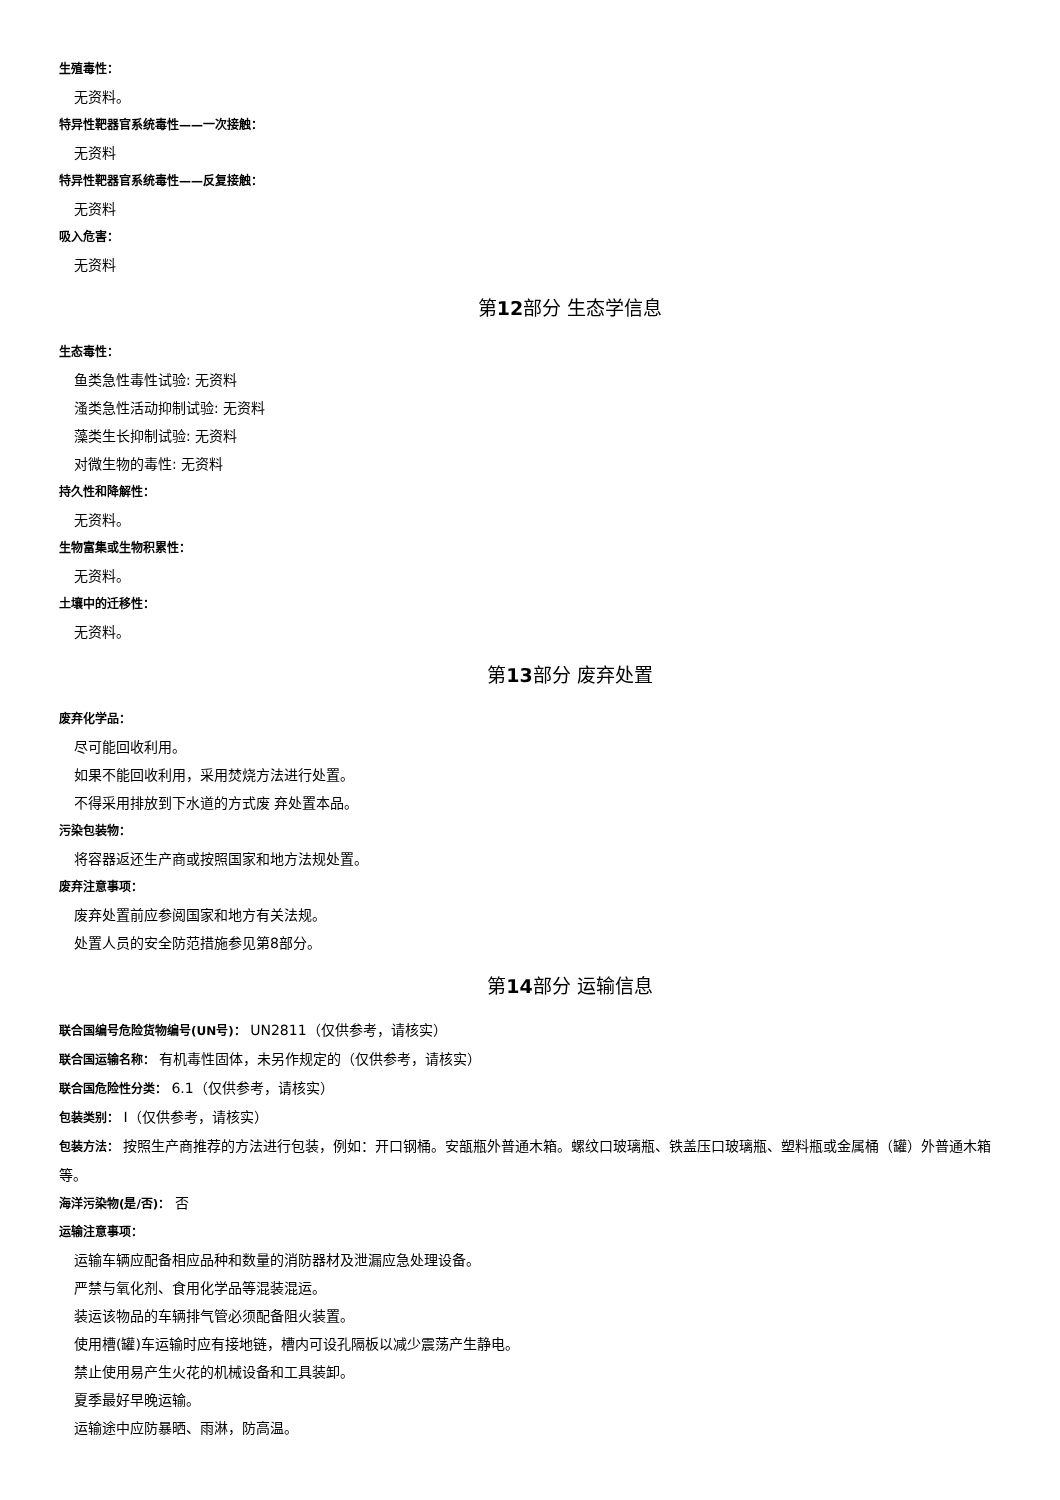生殖毒性：
无资料。
特异性靶器官系统毒性——一次接触：
无资料
特异性靶器官系统毒性——反复接触：
无资料
吸入危害：
无资料
第12部分 生态学信息
生态毒性：
鱼类急性毒性试验: 无资料
溞类急性活动抑制试验: 无资料
藻类生长抑制试验: 无资料
对微生物的毒性: 无资料
持久性和降解性：
无资料。
生物富集或生物积累性：
无资料。
土壤中的迁移性：
无资料。
第13部分 废弃处置
废弃化学品：
尽可能回收利用。
如果不能回收利用，采用焚烧方法进行处置。
不得采用排放到下水道的方式废 弃处置本品。
污染包装物：
将容器返还生产商或按照国家和地方法规处置。
废弃注意事项：
废弃处置前应参阅国家和地方有关法规。
处置人员的安全防范措施参见第8部分。
第14部分 运输信息
联合国编号危险货物编号(UN号)： UN2811（仅供参考，请核实）
联合国运输名称： 有机毒性固体，未另作规定的（仅供参考，请核实）
联合国危险性分类： 6.1（仅供参考，请核实）
包装类别： Ⅰ（仅供参考，请核实）
包装方法： 按照生产商推荐的方法进行包装，例如：开口钢桶。安瓿瓶外普通木箱。螺纹口玻璃瓶、铁盖压口玻璃瓶、塑料瓶或金属桶（罐）外普通木箱等。
海洋污染物(是/否)： 否
运输注意事项：
运输车辆应配备相应品种和数量的消防器材及泄漏应急处理设备。
严禁与氧化剂、食用化学品等混装混运。
装运该物品的车辆排气管必须配备阻火装置。
使用槽(罐)车运输时应有接地链，槽内可设孔隔板以减少震荡产生静电。
禁止使用易产生火花的机械设备和工具装卸。
夏季最好早晚运输。
运输途中应防暴晒、雨淋，防高温。